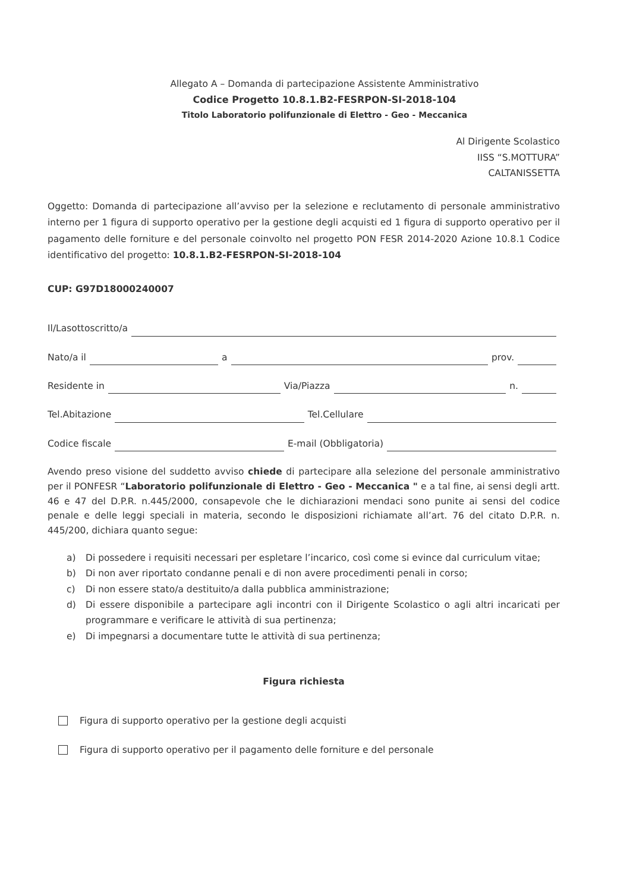Allegato A – Domanda di partecipazione Assistente Amministrativo
Codice Progetto 10.8.1.B2-FESRPON-SI-2018-104
Titolo Laboratorio polifunzionale di Elettro - Geo - Meccanica
Al Dirigente Scolastico
IISS “S.MOTTURA”
CALTANISSETTA
Oggetto: Domanda di partecipazione all’avviso per la selezione e reclutamento di personale amministrativo interno per 1 figura di supporto operativo per la gestione degli acquisti ed 1 figura di supporto operativo per il pagamento delle forniture e del personale coinvolto nel progetto PON FESR 2014-2020 Azione 10.8.1 Codice identificativo del progetto: 10.8.1.B2-FESRPON-SI-2018-104
CUP: G97D18000240007
Il/Lasottoscritto/a
Nato/a il a prov.
Residente in Via/Piazza n.
Tel.Abitazione Tel.Cellulare
Codice fiscale E-mail (Obbligatoria)
Avendo preso visione del suddetto avviso chiede di partecipare alla selezione del personale amministrativo per il PONFESR “Laboratorio polifunzionale di Elettro - Geo - Meccanica " e a tal fine, ai sensi degli artt. 46 e 47 del D.P.R. n.445/2000, consapevole che le dichiarazioni mendaci sono punite ai sensi del codice penale e delle leggi speciali in materia, secondo le disposizioni richiamate all’art. 76 del citato D.P.R. n. 445/200, dichiara quanto segue:
a) Di possedere i requisiti necessari per espletare l’incarico, così come si evince dal curriculum vitae;
b) Di non aver riportato condanne penali e di non avere procedimenti penali in corso;
c) Di non essere stato/a destituito/a dalla pubblica amministrazione;
d) Di essere disponibile a partecipare agli incontri con il Dirigente Scolastico o agli altri incaricati per programmare e verificare le attività di sua pertinenza;
e) Di impegnarsi a documentare tutte le attività di sua pertinenza;
Figura richiesta
Figura di supporto operativo per la gestione degli acquisti
Figura di supporto operativo per il pagamento delle forniture e del personale